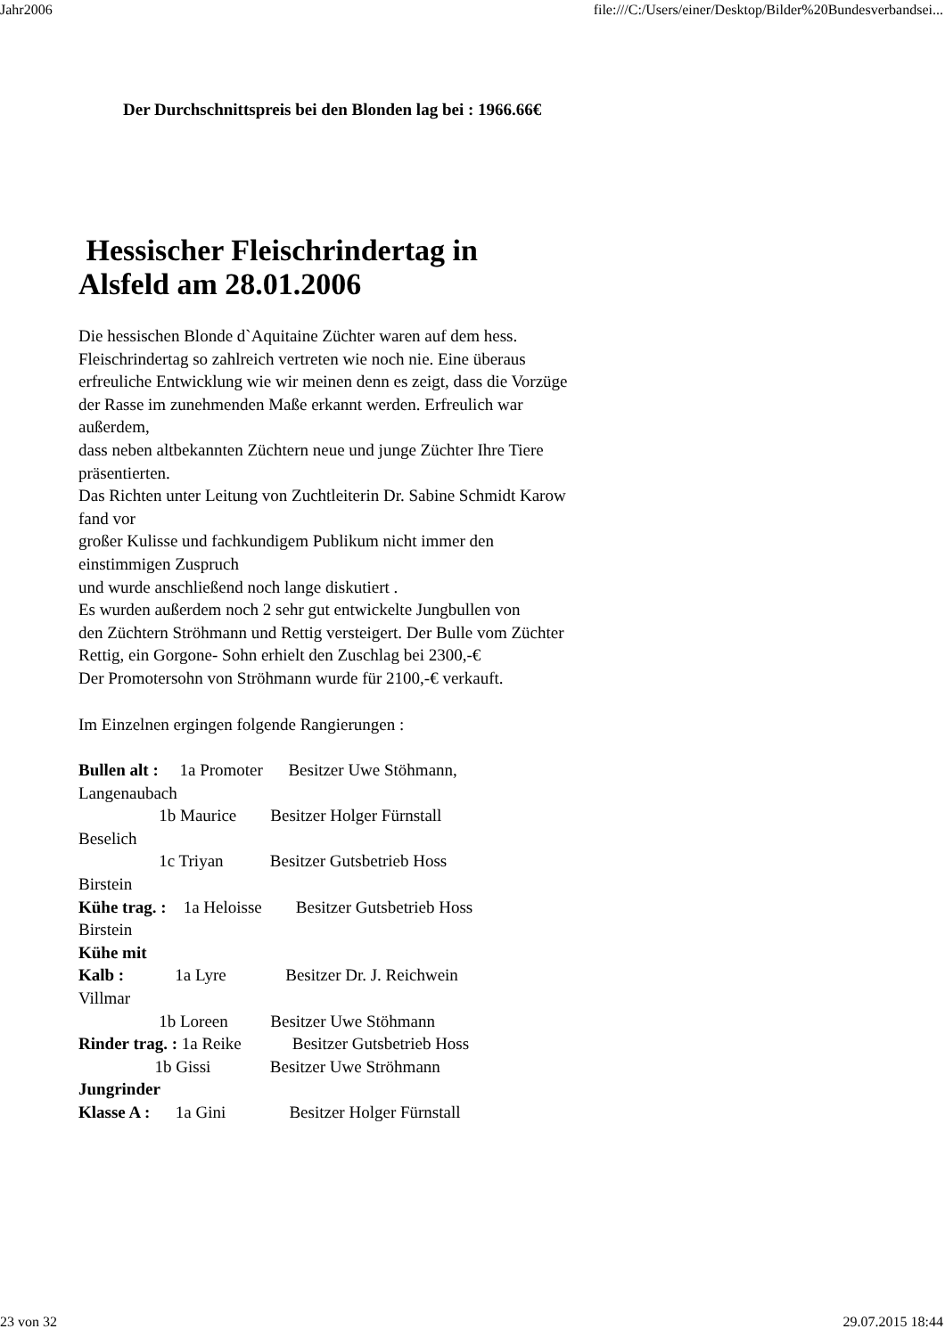Jahr2006 file:///C:/Users/einer/Desktop/Bilder%20Bundesverbandsei...
Der Durchschnittspreis bei den Blonden lag bei : 1966.66€
Hessischer Fleischrindertag in Alsfeld am 28.01.2006
Die hessischen Blonde d`Aquitaine Züchter waren auf dem hess.
Fleischrindertag so zahlreich vertreten wie noch nie. Eine überaus
erfreuliche Entwicklung wie wir meinen denn es zeigt, dass die Vorzüge
der Rasse im zunehmenden Maße erkannt werden. Erfreulich war außerdem,
dass neben altbekannten Züchtern neue und junge Züchter Ihre Tiere präsentierten.
Das Richten unter Leitung von Zuchtleiterin Dr. Sabine Schmidt Karow fand vor
großer Kulisse und fachkundigem Publikum nicht immer den einstimmigen Zuspruch
und wurde anschließend noch lange diskutiert .
Es wurden außerdem noch 2 sehr gut entwickelte Jungbullen von
den Züchtern Ströhmann und Rettig versteigert. Der Bulle vom Züchter
Rettig, ein Gorgone- Sohn erhielt den Zuschlag bei 2300,-€
Der Promotersohn von Ströhmann wurde für 2100,-€ verkauft.
Im Einzelnen ergingen folgende Rangierungen :
Bullen alt :     1a Promoter      Besitzer Uwe Stöhmann,
Langenaubach
                   1b Maurice        Besitzer Holger Fürnstall
Beselich
                   1c Triyan           Besitzer Gutsbetrieb Hoss
Birstein
Kühe trag. :    1a Heloisse        Besitzer Gutsbetrieb Hoss
Birstein
Kühe mit
Kalb :            1a Lyre              Besitzer Dr. J. Reichwein
Villmar
                   1b Loreen          Besitzer Uwe Stöhmann
Rinder trag. : 1a Reike            Besitzer Gutsbetrieb Hoss
                  1b Gissi              Besitzer Uwe Ströhmann
Jungrinder
Klasse A :      1a Gini               Besitzer Holger Fürnstall
23 von 32 29.07.2015 18:44